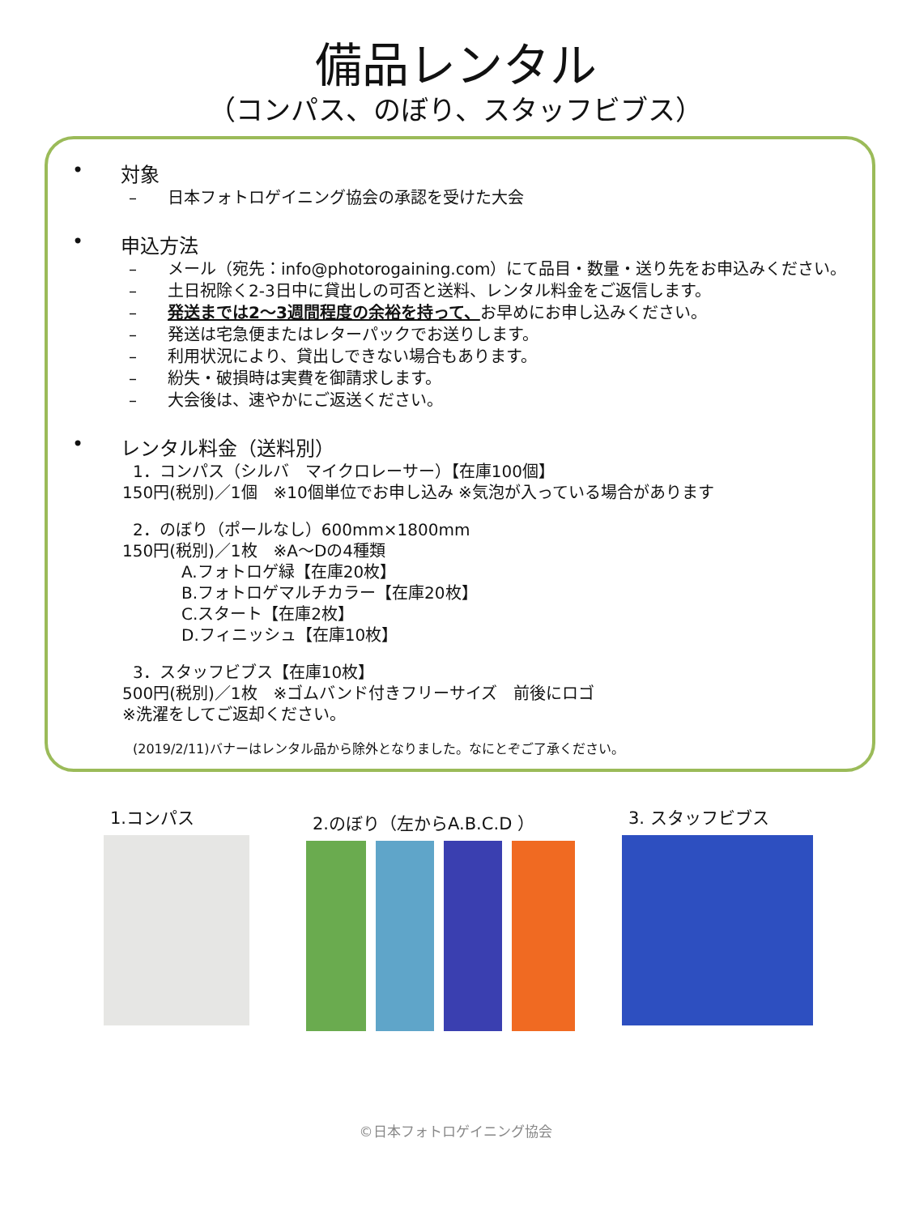備品レンタル
（コンパス、のぼり、スタッフビブス）
• 対象
– 日本フォトロゲイニング協会の承認を受けた大会
• 申込方法
– メール（宛先：info@photorogaining.com）にて品目・数量・送り先をお申込みください。
– 土日祝除く2-3日中に貸出しの可否と送料、レンタル料金をご返信します。
– 発送までは2～3週間程度の余裕を持って、お早めにお申し込みください。
– 発送は宅急便またはレターパックでお送りします。
– 利用状況により、貸出しできない場合もあります。
– 紛失・破損時は実費を御請求します。
– 大会後は、速やかにご返送ください。
• レンタル料金（送料別）
1．コンパス（シルバ　マイクロレーサー）【在庫100個】
150円(税別)／1個　※10個単位でお申し込み ※気泡が入っている場合があります
2．のぼり（ポールなし）600mm×1800mm
150円(税別)／1枚　※A～Dの4種類
A.フォトロゲ緑【在庫20枚】
B.フォトロゲマルチカラー【在庫20枚】
C.スタート【在庫2枚】
D.フィニッシュ【在庫10枚】
3．スタッフビブス【在庫10枚】
500円(税別)／1枚　※ゴムバンド付きフリーサイズ　前後にロゴ
※洗濯をしてご返却ください。
(2019/2/11)バナーはレンタル品から除外となりました。なにとぞご了承ください。
1.コンパス 2.のぼり（左からA.B.C.D ） 3. スタッフビブス
©日本フォトロゲイニング協会